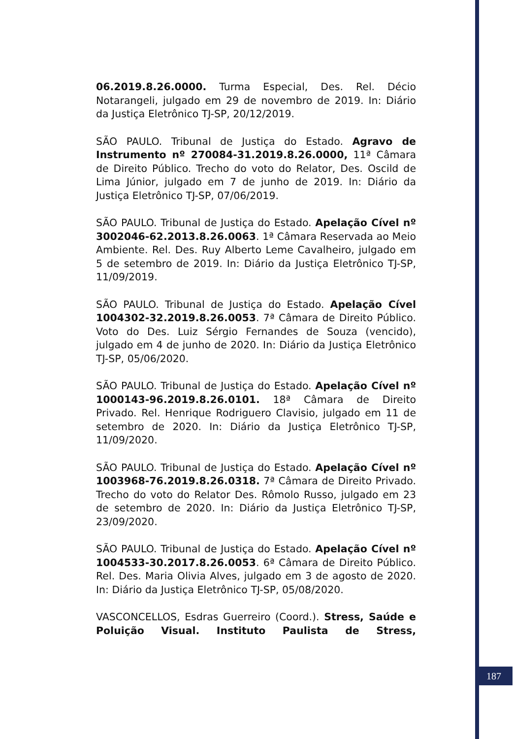06.2019.8.26.0000. Turma Especial, Des. Rel. Décio Notarangeli, julgado em 29 de novembro de 2019. In: Diário da Justiça Eletrônico TJ-SP, 20/12/2019.
SÃO PAULO. Tribunal de Justiça do Estado. Agravo de Instrumento nº 270084-31.2019.8.26.0000, 11ª Câmara de Direito Público. Trecho do voto do Relator, Des. Oscild de Lima Júnior, julgado em 7 de junho de 2019. In: Diário da Justiça Eletrônico TJ-SP, 07/06/2019.
SÃO PAULO. Tribunal de Justiça do Estado. Apelação Cível nº 3002046-62.2013.8.26.0063. 1ª Câmara Reservada ao Meio Ambiente. Rel. Des. Ruy Alberto Leme Cavalheiro, julgado em 5 de setembro de 2019. In: Diário da Justiça Eletrônico TJ-SP, 11/09/2019.
SÃO PAULO. Tribunal de Justiça do Estado. Apelação Cível 1004302-32.2019.8.26.0053. 7ª Câmara de Direito Público. Voto do Des. Luiz Sérgio Fernandes de Souza (vencido), julgado em 4 de junho de 2020. In: Diário da Justiça Eletrônico TJ-SP, 05/06/2020.
SÃO PAULO. Tribunal de Justiça do Estado. Apelação Cível nº 1000143-96.2019.8.26.0101. 18ª Câmara de Direito Privado. Rel. Henrique Rodriguero Clavisio, julgado em 11 de setembro de 2020. In: Diário da Justiça Eletrônico TJ-SP, 11/09/2020.
SÃO PAULO. Tribunal de Justiça do Estado. Apelação Cível nº 1003968-76.2019.8.26.0318. 7ª Câmara de Direito Privado. Trecho do voto do Relator Des. Rômolo Russo, julgado em 23 de setembro de 2020. In: Diário da Justiça Eletrônico TJ-SP, 23/09/2020.
SÃO PAULO. Tribunal de Justiça do Estado. Apelação Cível nº 1004533-30.2017.8.26.0053. 6ª Câmara de Direito Público. Rel. Des. Maria Olivia Alves, julgado em 3 de agosto de 2020. In: Diário da Justiça Eletrônico TJ-SP, 05/08/2020.
VASCONCELLOS, Esdras Guerreiro (Coord.). Stress, Saúde e Poluição Visual. Instituto Paulista de Stress,
187